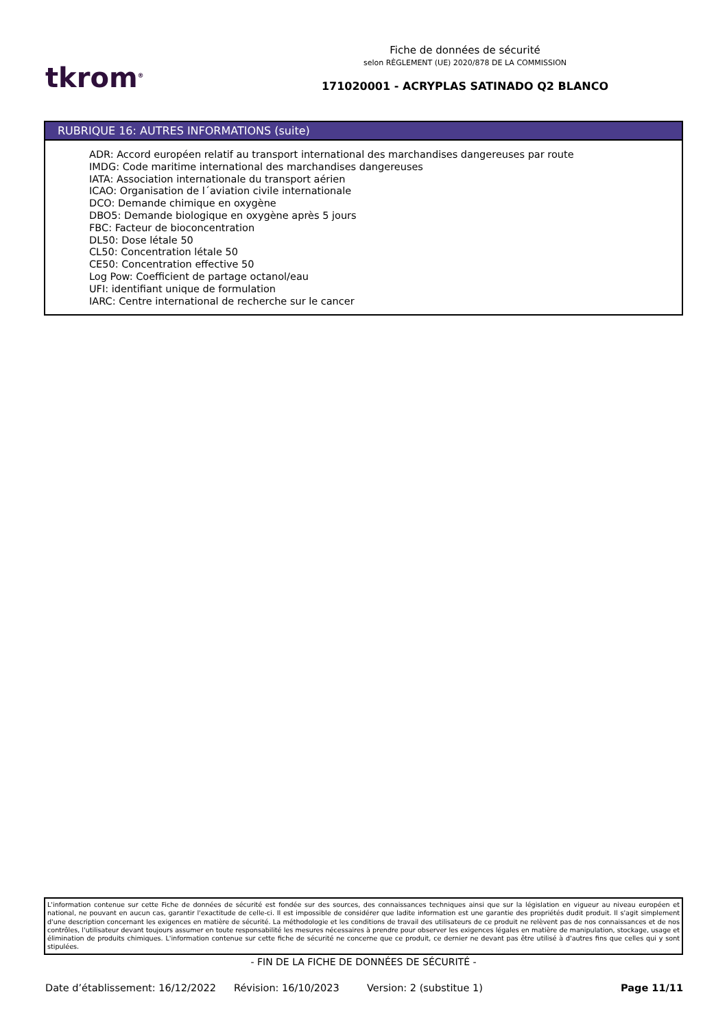tkrom<sup>®</sup>
Fiche de données de sécurité
selon RÈGLEMENT (UE) 2020/878 DE LA COMMISSION
171020001 - ACRYPLAS SATINADO Q2 BLANCO
RUBRIQUE 16: AUTRES INFORMATIONS (suite)
ADR: Accord européen relatif au transport international des marchandises dangereuses par route
IMDG: Code maritime international des marchandises dangereuses
IATA: Association internationale du transport aérien
ICAO: Organisation de l´aviation civile internationale
DCO: Demande chimique en oxygène
DBO5: Demande biologique en oxygène après 5 jours
FBC: Facteur de bioconcentration
DL50: Dose létale 50
CL50: Concentration létale 50
CE50: Concentration effective 50
Log Pow: Coefficient de partage octanol/eau
UFI: identifiant unique de formulation
IARC: Centre international de recherche sur le cancer
L'information contenue sur cette Fiche de données de sécurité est fondée sur des sources, des connaissances techniques ainsi que sur la législation en vigueur au niveau européen et national, ne pouvant en aucun cas, garantir l'exactitude de celle-ci. Il est impossible de considérer que ladite information est une garantie des propriétés dudit produit. Il s'agit simplement d'une description concernant les exigences en matière de sécurité. La méthodologie et les conditions de travail des utilisateurs de ce produit ne relèvent pas de nos connaissances et de nos contrôles, l'utilisateur devant toujours assumer en toute responsabilité les mesures nécessaires à prendre pour observer les exigences légales en matière de manipulation, stockage, usage et élimination de produits chimiques. L'information contenue sur cette fiche de sécurité ne concerne que ce produit, ce dernier ne devant pas être utilisé à d'autres fins que celles qui y sont stipulées.
- FIN DE LA FICHE DE DONNÉES DE SÉCURITÉ -
Date d’établissement: 16/12/2022 Révision: 16/10/2023 Version: 2 (substitue 1) Page 11/11